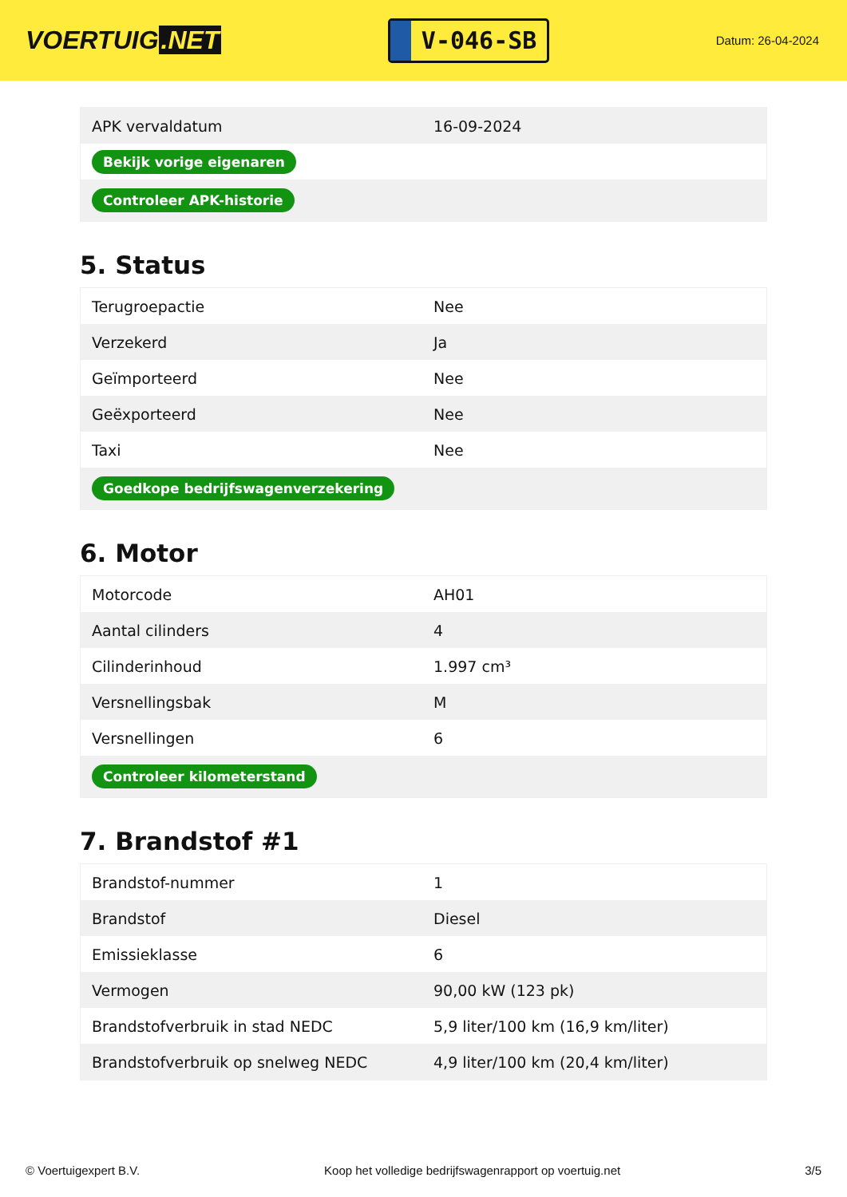VOERTUIG.NET
V-046-SB
Datum: 26-04-2024
| APK vervaldatum | 16-09-2024 |
| Bekijk vorige eigenaren | |
| Controleer APK-historie | |
5. Status
| Terugroepactie | Nee |
| Verzekerd | Ja |
| Geïmporteerd | Nee |
| Geëxporteerd | Nee |
| Taxi | Nee |
| Goedkope bedrijfswagenverzekering | |
6. Motor
| Motorcode | AH01 |
| Aantal cilinders | 4 |
| Cilinderinhoud | 1.997 cm³ |
| Versnellingsbak | M |
| Versnellingen | 6 |
| Controleer kilometerstand | |
7. Brandstof #1
| Brandstof-nummer | 1 |
| Brandstof | Diesel |
| Emissieklasse | 6 |
| Vermogen | 90,00 kW (123 pk) |
| Brandstofverbruik in stad NEDC | 5,9 liter/100 km (16,9 km/liter) |
| Brandstofverbruik op snelweg NEDC | 4,9 liter/100 km (20,4 km/liter) |
© Voertuigexpert B.V. Koop het volledige bedrijfswagenrapport op voertuig.net 3/5